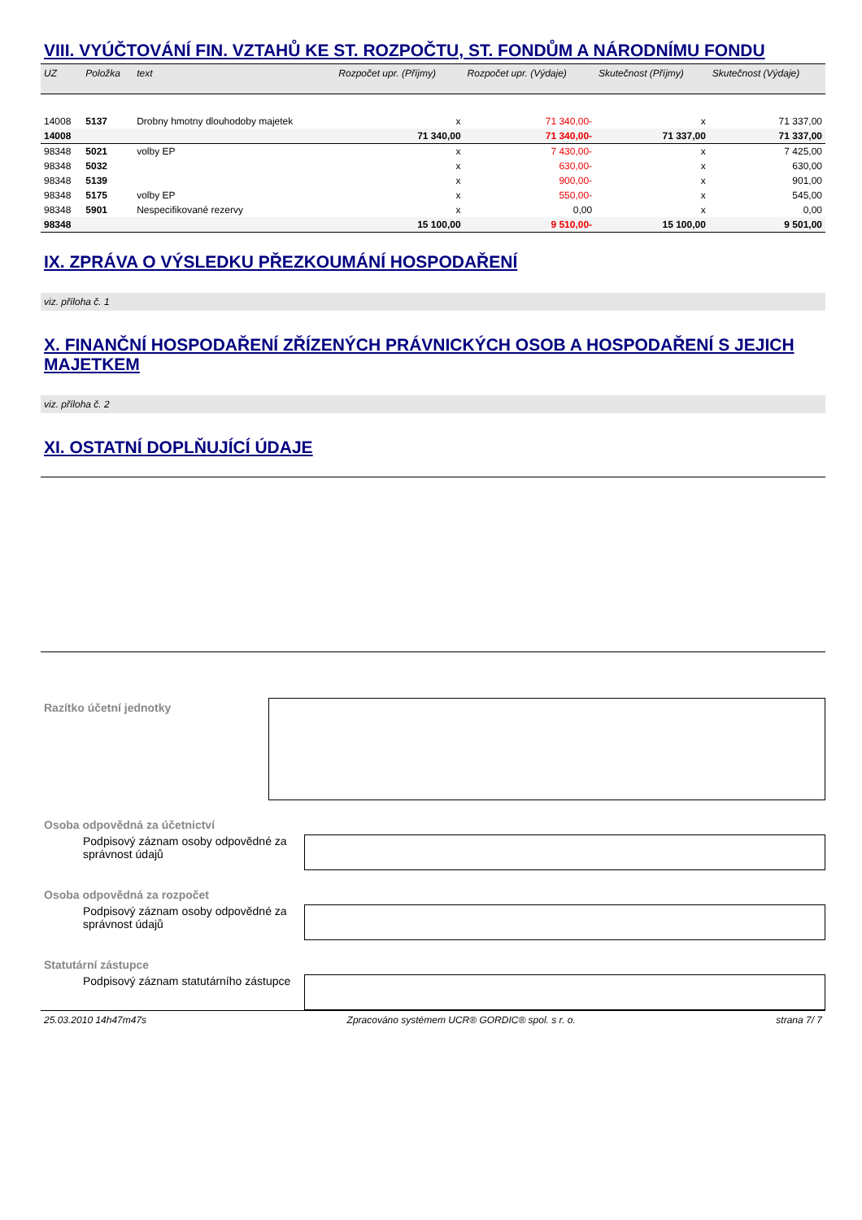VIII. VYÚČTOVÁNÍ FIN. VZTAHŮ KE ST. ROZPOČTU, ST. FONDŮM A NÁRODNÍMU FONDU
| UZ | Položka | text | Rozpočet upr. (Příjmy) | Rozpočet upr. (Výdaje) | Skutečnost (Příjmy) | Skutečnost (Výdaje) |
| --- | --- | --- | --- | --- | --- | --- |
| 14008 | 5137 | Drobny hmotny dlouhodoby majetek | x | 71 340,00- | x | 71 337,00 |
| 14008 | | | 71 340,00 | 71 340,00- | 71 337,00 | 71 337,00 |
| 98348 | 5021 | volby EP | x | 7 430,00- | x | 7 425,00 |
| 98348 | 5032 | | x | 630,00- | x | 630,00 |
| 98348 | 5139 | | x | 900,00- | x | 901,00 |
| 98348 | 5175 | volby EP | x | 550,00- | x | 545,00 |
| 98348 | 5901 | Nespecifikované rezervy | x | 0,00 | x | 0,00 |
| 98348 | | | 15 100,00 | 9 510,00- | 15 100,00 | 9 501,00 |
IX. ZPRÁVA O VÝSLEDKU PŘEZKOUMÁNÍ HOSPODAŘENÍ
viz. příloha č. 1
X. FINANČNÍ HOSPODAŘENÍ ZŘÍZENÝCH PRÁVNICKÝCH OSOB A HOSPODAŘENÍ S JEJICH MAJETKEM
viz. příloha č. 2
XI. OSTATNÍ DOPLŇUJÍCÍ ÚDAJE
Razítko účetní jednotky
Osoba odpovědná za účetnictví
Podpisový záznam osoby odpovědné za správnost údajů
Osoba odpovědná za rozpočet
Podpisový záznam osoby odpovědné za správnost údajů
Statutární zástupce
Podpisový záznam statutárního zástupce
25.03.2010 14h47m47s Zpracováno systémem UCR® GORDIC® spol. s r. o. strana 7/ 7